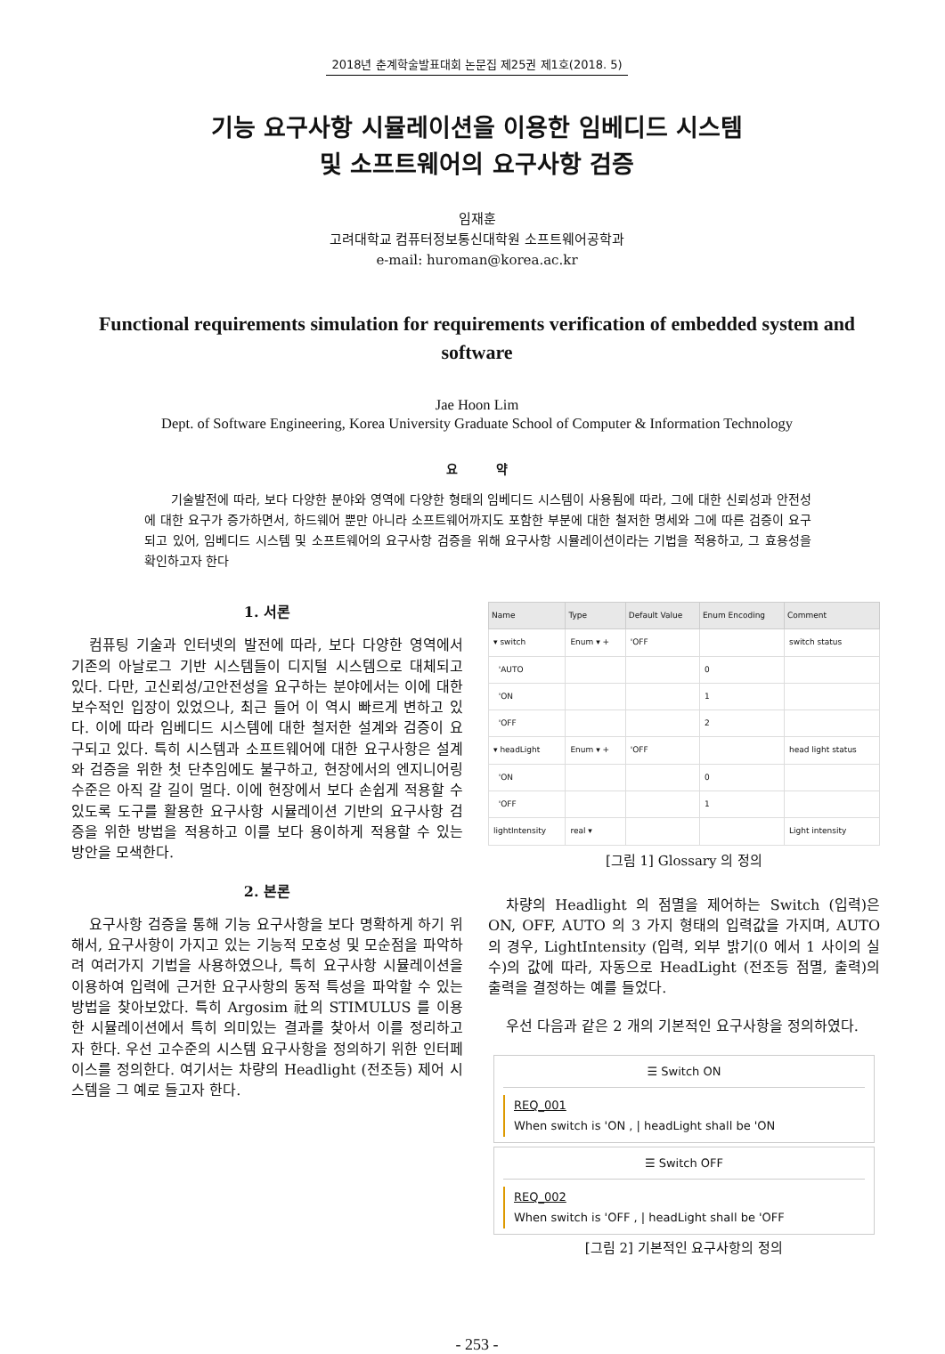2018년 춘계학술발표대회 논문집 제25권 제1호(2018. 5)
기능 요구사항 시뮬레이션을 이용한 임베디드 시스템
및 소프트웨어의 요구사항 검증
임재훈
고려대학교 컴퓨터정보통신대학원 소프트웨어공학과
e-mail: huroman@korea.ac.kr
Functional requirements simulation for requirements verification of embedded system and software
Jae Hoon Lim
Dept. of Software Engineering, Korea University Graduate School of Computer & Information Technology
요 약
기술발전에 따라, 보다 다양한 분야와 영역에 다양한 형태의 임베디드 시스템이 사용됨에 따라, 그에 대한 신뢰성과 안전성에 대한 요구가 증가하면서, 하드웨어 뿐만 아니라 소프트웨어까지도 포함한 부분에 대한 철저한 명세와 그에 따른 검증이 요구되고 있어, 임베디드 시스템 및 소프트웨어의 요구사항 검증을 위해 요구사항 시뮬레이션이라는 기법을 적용하고, 그 효용성을 확인하고자 한다
1. 서론
컴퓨팅 기술과 인터넷의 발전에 따라, 보다 다양한 영역에서 기존의 아날로그 기반 시스템들이 디지털 시스템으로 대체되고 있다. 다만, 고신뢰성/고안전성을 요구하는 분야에서는 이에 대한 보수적인 입장이 있었으나, 최근 들어 이 역시 빠르게 변하고 있다. 이에 따라 임베디드 시스템에 대한 철저한 설계와 검증이 요구되고 있다. 특히 시스템과 소프트웨어에 대한 요구사항은 설계와 검증을 위한 첫 단추임에도 불구하고, 현장에서의 엔지니어링 수준은 아직 갈 길이 멀다. 이에 현장에서 보다 손쉽게 적용할 수 있도록 도구를 활용한 요구사항 시뮬레이션 기반의 요구사항 검증을 위한 방법을 적용하고 이를 보다 용이하게 적용할 수 있는 방안을 모색한다.
2. 본론
요구사항 검증을 통해 기능 요구사항을 보다 명확하게 하기 위해서, 요구사항이 가지고 있는 기능적 모호성 및 모순점을 파악하려 여러가지 기법을 사용하였으나, 특히 요구사항 시뮬레이션을 이용하여 입력에 근거한 요구사항의 동적 특성을 파악할 수 있는 방법을 찾아보았다. 특히 Argosim 社의 STIMULUS 를 이용한 시뮬레이션에서 특히 의미있는 결과를 찾아서 이를 정리하고자 한다. 우선 고수준의 시스템 요구사항을 정의하기 위한 인터페이스를 정의한다. 여기서는 차량의 Headlight (전조등) 제어 시스템을 그 예로 들고자 한다.
| Name | Type | Default Value | Enum Encoding | Comment |
| --- | --- | --- | --- | --- |
| ▾ switch | Enum ▾ + | 'OFF | | switch status |
| 'AUTO | | | 0 | |
| 'ON | | | 1 | |
| 'OFF | | | 2 | |
| ▾ headLight | Enum ▾ + | 'OFF | | head light status |
| 'ON | | | 0 | |
| 'OFF | | | 1 | |
| lightIntensity | real ▾ | | | Light intensity |
[그림 1] Glossary 의 정의
차량의 Headlight 의 점멸을 제어하는 Switch (입력)은 ON, OFF, AUTO 의 3 가지 형태의 입력값을 가지며, AUTO 의 경우, LightIntensity (입력, 외부 밝기(0 에서 1 사이의 실수)의 값에 따라, 자동으로 HeadLight (전조등 점멸, 출력)의 출력을 결정하는 예를 들었다.
우선 다음과 같은 2 개의 기본적인 요구사항을 정의하였다.
☰ Switch ON
REQ_001
When switch is 'ON , | headLight shall be 'ON
☰ Switch OFF
REQ_002
When switch is 'OFF , | headLight shall be 'OFF
[그림 2] 기본적인 요구사항의 정의
- 253 -